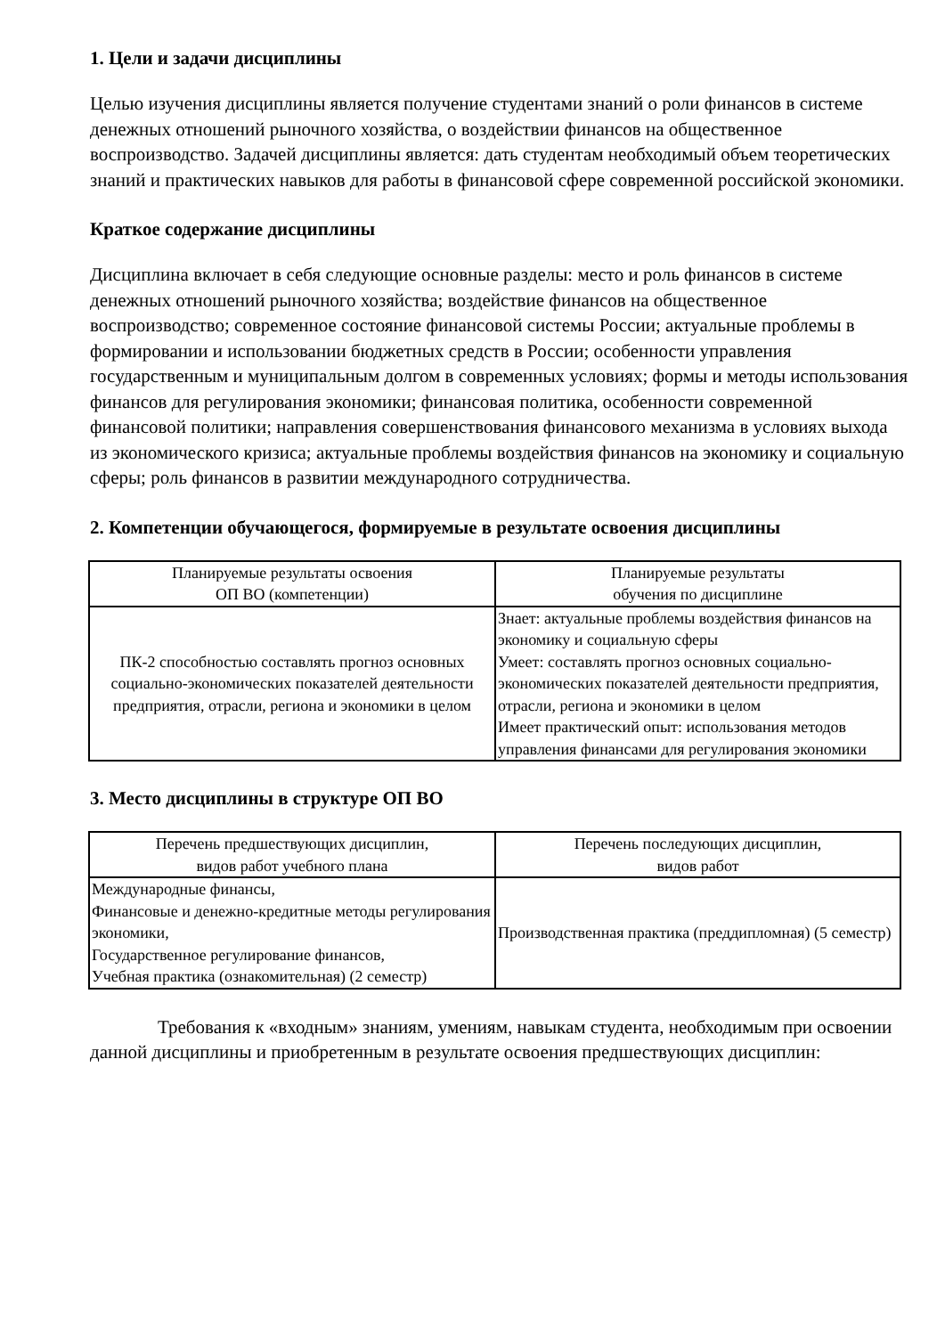1. Цели и задачи дисциплины
Целью изучения дисциплины является получение студентами знаний о роли финансов в системе денежных отношений рыночного хозяйства, о воздействии финансов на общественное воспроизводство. Задачей дисциплины является: дать студентам необходимый объем теоретических знаний и практических навыков для работы в финансовой сфере современной российской экономики.
Краткое содержание дисциплины
Дисциплина включает в себя следующие основные разделы: место и роль финансов в системе денежных отношений рыночного хозяйства; воздействие финансов на общественное воспроизводство; современное состояние финансовой системы России; актуальные проблемы в формировании и использовании бюджетных средств в России; особенности управления государственным и муниципальным долгом в современных условиях; формы и методы использования финансов для регулирования экономики; финансовая политика, особенности современной финансовой политики; направления совершенствования финансового механизма в условиях выхода из экономического кризиса; актуальные проблемы воздействия финансов на экономику и социальную сферы; роль финансов в развитии международного сотрудничества.
2. Компетенции обучающегося, формируемые в результате освоения дисциплины
| Планируемые результаты освоения ОП ВО (компетенции) | Планируемые результаты обучения по дисциплине |
| --- | --- |
| ПК-2 способностью составлять прогноз основных социально-экономических показателей деятельности предприятия, отрасли, региона и экономики в целом | Знает: актуальные проблемы воздействия финансов на экономику и социальную сферы Умеет: составлять прогноз основных социально-экономических показателей деятельности предприятия, отрасли, региона и экономики в целом Имеет практический опыт: использования методов управления финансами для регулирования экономики |
3. Место дисциплины в структуре ОП ВО
| Перечень предшествующих дисциплин, видов работ учебного плана | Перечень последующих дисциплин, видов работ |
| --- | --- |
| Международные финансы, Финансовые и денежно-кредитные методы регулирования экономики, Государственное регулирование финансов, Учебная практика (ознакомительная) (2 семестр) | Производственная практика (преддипломная) (5 семестр) |
Требования к «входным» знаниям, умениям, навыкам студента, необходимым при освоении данной дисциплины и приобретенным в результате освоения предшествующих дисциплин: